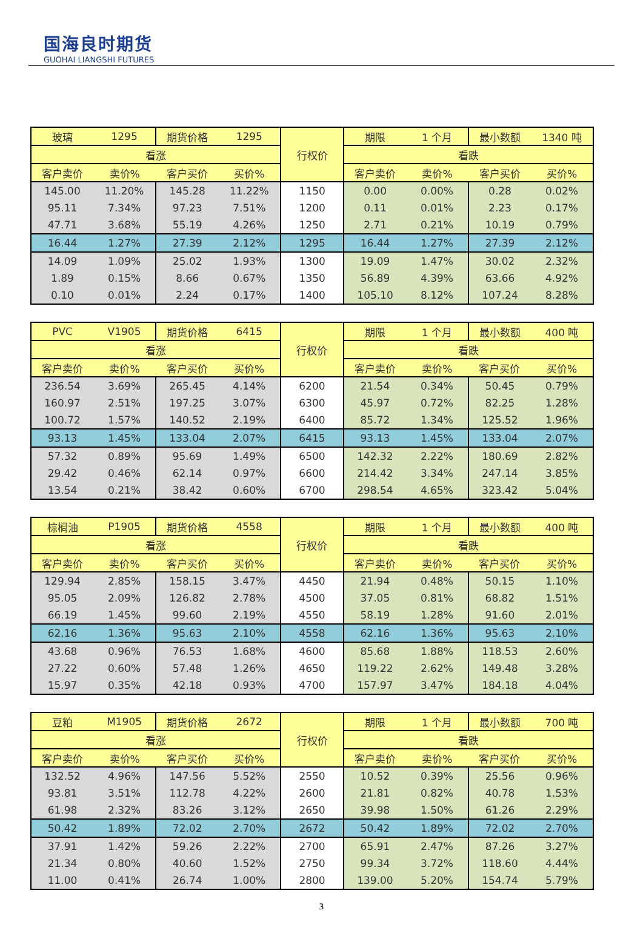国海良时期货
GUOHAI LIANGSHI FUTURES
| 玻璃 | 1295 | 期货价格 | 1295 | 行权价 | 期限 | 1 个月 | 最小数额 | 1340 吨 |
| 看涨 | | | | | 看跌 | | | |
| 客户卖价 | 卖价% | 客户买价 | 买价% | | 客户卖价 | 卖价% | 客户买价 | 买价% |
| 145.00 | 11.20% | 145.28 | 11.22% | 1150 | 0.00 | 0.00% | 0.28 | 0.02% |
| 95.11 | 7.34% | 97.23 | 7.51% | 1200 | 0.11 | 0.01% | 2.23 | 0.17% |
| 47.71 | 3.68% | 55.19 | 4.26% | 1250 | 2.71 | 0.21% | 10.19 | 0.79% |
| 16.44 | 1.27% | 27.39 | 2.12% | 1295 | 16.44 | 1.27% | 27.39 | 2.12% |
| 14.09 | 1.09% | 25.02 | 1.93% | 1300 | 19.09 | 1.47% | 30.02 | 2.32% |
| 1.89 | 0.15% | 8.66 | 0.67% | 1350 | 56.89 | 4.39% | 63.66 | 4.92% |
| 0.10 | 0.01% | 2.24 | 0.17% | 1400 | 105.10 | 8.12% | 107.24 | 8.28% |
| PVC | V1905 | 期货价格 | 6415 | 行权价 | 期限 | 1 个月 | 最小数额 | 400 吨 |
| 看涨 | | | | | 看跌 | | | |
| 客户卖价 | 卖价% | 客户买价 | 买价% | | 客户卖价 | 卖价% | 客户买价 | 买价% |
| 236.54 | 3.69% | 265.45 | 4.14% | 6200 | 21.54 | 0.34% | 50.45 | 0.79% |
| 160.97 | 2.51% | 197.25 | 3.07% | 6300 | 45.97 | 0.72% | 82.25 | 1.28% |
| 100.72 | 1.57% | 140.52 | 2.19% | 6400 | 85.72 | 1.34% | 125.52 | 1.96% |
| 93.13 | 1.45% | 133.04 | 2.07% | 6415 | 93.13 | 1.45% | 133.04 | 2.07% |
| 57.32 | 0.89% | 95.69 | 1.49% | 6500 | 142.32 | 2.22% | 180.69 | 2.82% |
| 29.42 | 0.46% | 62.14 | 0.97% | 6600 | 214.42 | 3.34% | 247.14 | 3.85% |
| 13.54 | 0.21% | 38.42 | 0.60% | 6700 | 298.54 | 4.65% | 323.42 | 5.04% |
| 棕榈油 | P1905 | 期货价格 | 4558 | 行权价 | 期限 | 1 个月 | 最小数额 | 400 吨 |
| 看涨 | | | | | 看跌 | | | |
| 客户卖价 | 卖价% | 客户买价 | 买价% | | 客户卖价 | 卖价% | 客户买价 | 买价% |
| 129.94 | 2.85% | 158.15 | 3.47% | 4450 | 21.94 | 0.48% | 50.15 | 1.10% |
| 95.05 | 2.09% | 126.82 | 2.78% | 4500 | 37.05 | 0.81% | 68.82 | 1.51% |
| 66.19 | 1.45% | 99.60 | 2.19% | 4550 | 58.19 | 1.28% | 91.60 | 2.01% |
| 62.16 | 1.36% | 95.63 | 2.10% | 4558 | 62.16 | 1.36% | 95.63 | 2.10% |
| 43.68 | 0.96% | 76.53 | 1.68% | 4600 | 85.68 | 1.88% | 118.53 | 2.60% |
| 27.22 | 0.60% | 57.48 | 1.26% | 4650 | 119.22 | 2.62% | 149.48 | 3.28% |
| 15.97 | 0.35% | 42.18 | 0.93% | 4700 | 157.97 | 3.47% | 184.18 | 4.04% |
| 豆粕 | M1905 | 期货价格 | 2672 | 行权价 | 期限 | 1 个月 | 最小数额 | 700 吨 |
| 看涨 | | | | | 看跌 | | | |
| 客户卖价 | 卖价% | 客户买价 | 买价% | | 客户卖价 | 卖价% | 客户买价 | 买价% |
| 132.52 | 4.96% | 147.56 | 5.52% | 2550 | 10.52 | 0.39% | 25.56 | 0.96% |
| 93.81 | 3.51% | 112.78 | 4.22% | 2600 | 21.81 | 0.82% | 40.78 | 1.53% |
| 61.98 | 2.32% | 83.26 | 3.12% | 2650 | 39.98 | 1.50% | 61.26 | 2.29% |
| 50.42 | 1.89% | 72.02 | 2.70% | 2672 | 50.42 | 1.89% | 72.02 | 2.70% |
| 37.91 | 1.42% | 59.26 | 2.22% | 2700 | 65.91 | 2.47% | 87.26 | 3.27% |
| 21.34 | 0.80% | 40.60 | 1.52% | 2750 | 99.34 | 3.72% | 118.60 | 4.44% |
| 11.00 | 0.41% | 26.74 | 1.00% | 2800 | 139.00 | 5.20% | 154.74 | 5.79% |
3